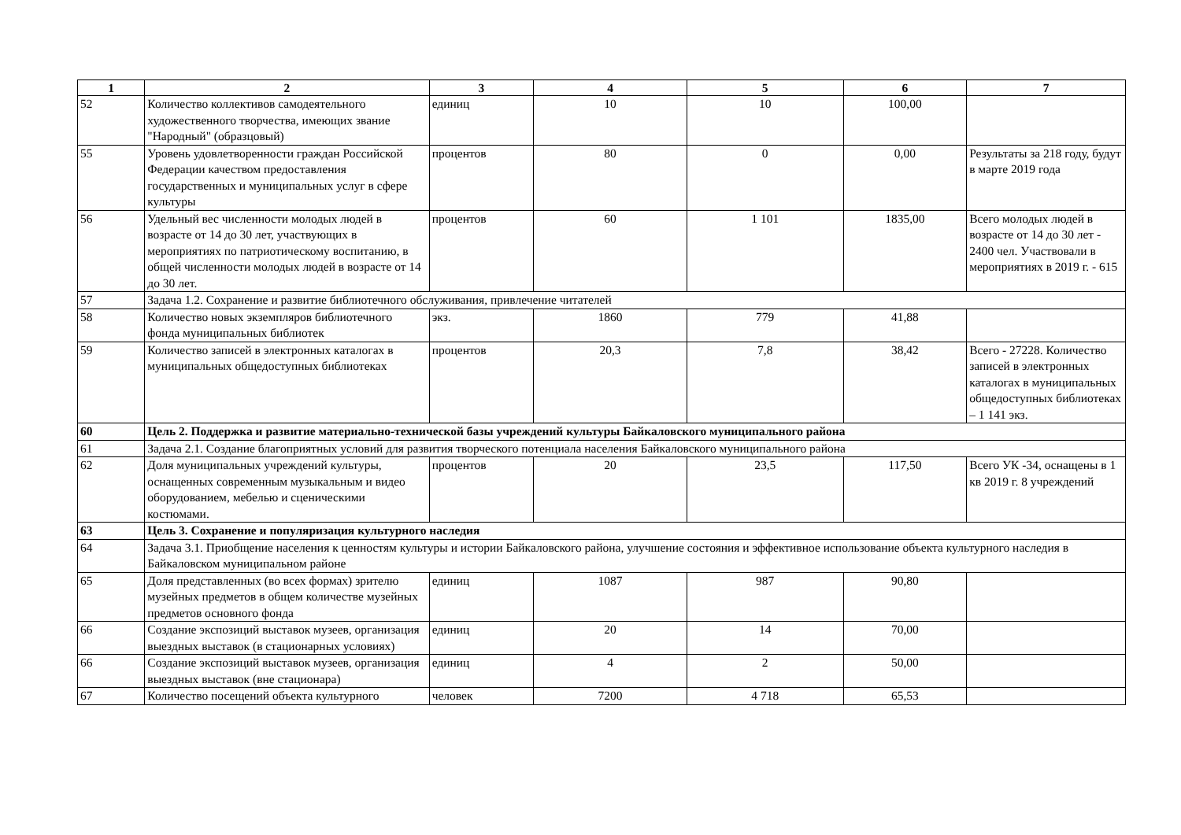| 1 | 2 | 3 | 4 | 5 | 6 | 7 |
| --- | --- | --- | --- | --- | --- | --- |
| 52 | Количество коллективов самодеятельного художественного творчества, имеющих звание "Народный" (образцовый) | единиц | 10 | 10 | 100,00 | |
| 55 | Уровень удовлетворенности граждан Российской Федерации качеством предоставления государственных и муниципальных услуг в сфере культуры | процентов | 80 | 0 | 0,00 | Результаты за 218 году, будут в марте 2019 года |
| 56 | Удельный вес численности молодых людей в возрасте от 14 до 30 лет, участвующих в мероприятиях по патриотическому воспитанию, в общей численности молодых людей в возрасте от 14 до 30 лет. | процентов | 60 | 1 101 | 1835,00 | Всего молодых людей в возрасте от 14 до 30 лет - 2400 чел. Участвовали в мероприятиях в 2019 г. - 615 |
| 57 | Задача 1.2. Сохранение и развитие библиотечного обслуживания, привлечение читателей | | | | | |
| 58 | Количество новых экземпляров библиотечного фонда муниципальных библиотек | экз. | 1860 | 779 | 41,88 | |
| 59 | Количество записей в электронных каталогах в муниципальных общедоступных библиотеках | процентов | 20,3 | 7,8 | 38,42 | Всего - 27228. Количество записей в электронных каталогах в муниципальных общедоступных библиотеках – 1 141 экз. |
| 60 | Цель 2. Поддержка и развитие материально-технической базы учреждений культуры Байкаловского муниципального района | | | | | |
| 61 | Задача 2.1. Создание благоприятных условий для развития творческого потенциала населения Байкаловского муниципального района | | | | | |
| 62 | Доля муниципальных учреждений культуры, оснащенных современным музыкальным и видео оборудованием, мебелью и сценическими костюмами. | процентов | 20 | 23,5 | 117,50 | Всего УК -34, оснащены в 1 кв 2019 г. 8 учреждений |
| 63 | Цель 3. Сохранение и популяризация культурного наследия | | | | | |
| 64 | Задача 3.1. Приобщение населения к ценностям культуры и истории Байкаловского района, улучшение состояния и эффективное использование объекта культурного наследия в Байкаловском муниципальном районе | | | | | |
| 65 | Доля представленных (во всех формах) зрителю музейных предметов в общем количестве музейных предметов основного фонда | единиц | 1087 | 987 | 90,80 | |
| 66 | Создание экспозиций выставок музеев, организация выездных выставок (в стационарных условиях) | единиц | 20 | 14 | 70,00 | |
| 66 | Создание экспозиций выставок музеев, организация выездных выставок (вне стационара) | единиц | 4 | 2 | 50,00 | |
| 67 | Количество посещений объекта культурного | человек | 7200 | 4 718 | 65,53 | |